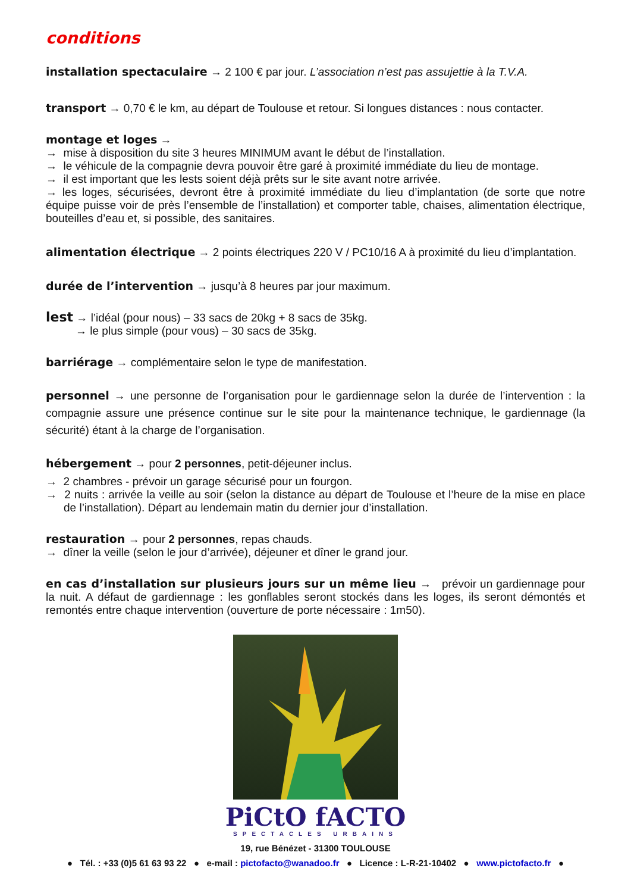conditions
installation spectaculaire → 2 100 € par jour. L’association n’est pas assujettie à la T.V.A.
transport → 0,70 € le km, au départ de Toulouse et retour. Si longues distances : nous contacter.
montage et loges →
→ mise à disposition du site 3 heures MINIMUM avant le début de l’installation.
→ le véhicule de la compagnie devra pouvoir être garé à proximité immédiate du lieu de montage.
→ il est important que les lests soient déjà prêts sur le site avant notre arrivée.
→ les loges, sécurisées, devront être à proximité immédiate du lieu d’implantation (de sorte que notre équipe puisse voir de près l’ensemble de l’installation) et comporter table, chaises, alimentation électrique, bouteilles d’eau et, si possible, des sanitaires.
alimentation électrique → 2 points électriques 220 V / PC10/16 A à proximité du lieu d’implantation.
durée de l’intervention → jusqu’à 8 heures par jour maximum.
lest → l’idéal (pour nous) – 33 sacs de 20kg + 8 sacs de 35kg.
→ le plus simple (pour vous) – 30 sacs de 35kg.
barriérage → complémentaire selon le type de manifestation.
personnel → une personne de l’organisation pour le gardiennage selon la durée de l’intervention : la compagnie assure une présence continue sur le site pour la maintenance technique, le gardiennage (la sécurité) étant à la charge de l’organisation.
hébergement → pour 2 personnes, petit-déjeuner inclus.
→ 2 chambres - prévoir un garage sécurisé pour un fourgon.
→ 2 nuits : arrivée la veille au soir (selon la distance au départ de Toulouse et l’heure de la mise en place de l’installation). Départ au lendemain matin du dernier jour d’installation.
restauration → pour 2 personnes, repas chauds.
→ dîner la veille (selon le jour d’arrivée), déjeuner et dîner le grand jour.
en cas d’installation sur plusieurs jours sur un même lieu → prévoir un gardiennage pour la nuit. A défaut de gardiennage : les gonflables seront stockés dans les loges, ils seront démontés et remontés entre chaque intervention (ouverture de porte nécessaire : 1m50).
PiCtO fACTO
SPECTACLES URBAINS
19, rue Bénézet - 31300 TOULOUSE
● Tél. : +33 (0)5 61 63 93 22 ● e-mail : pictofacto@wanadoo.fr ● Licence : L-R-21-10402 ● www.pictofacto.fr ●